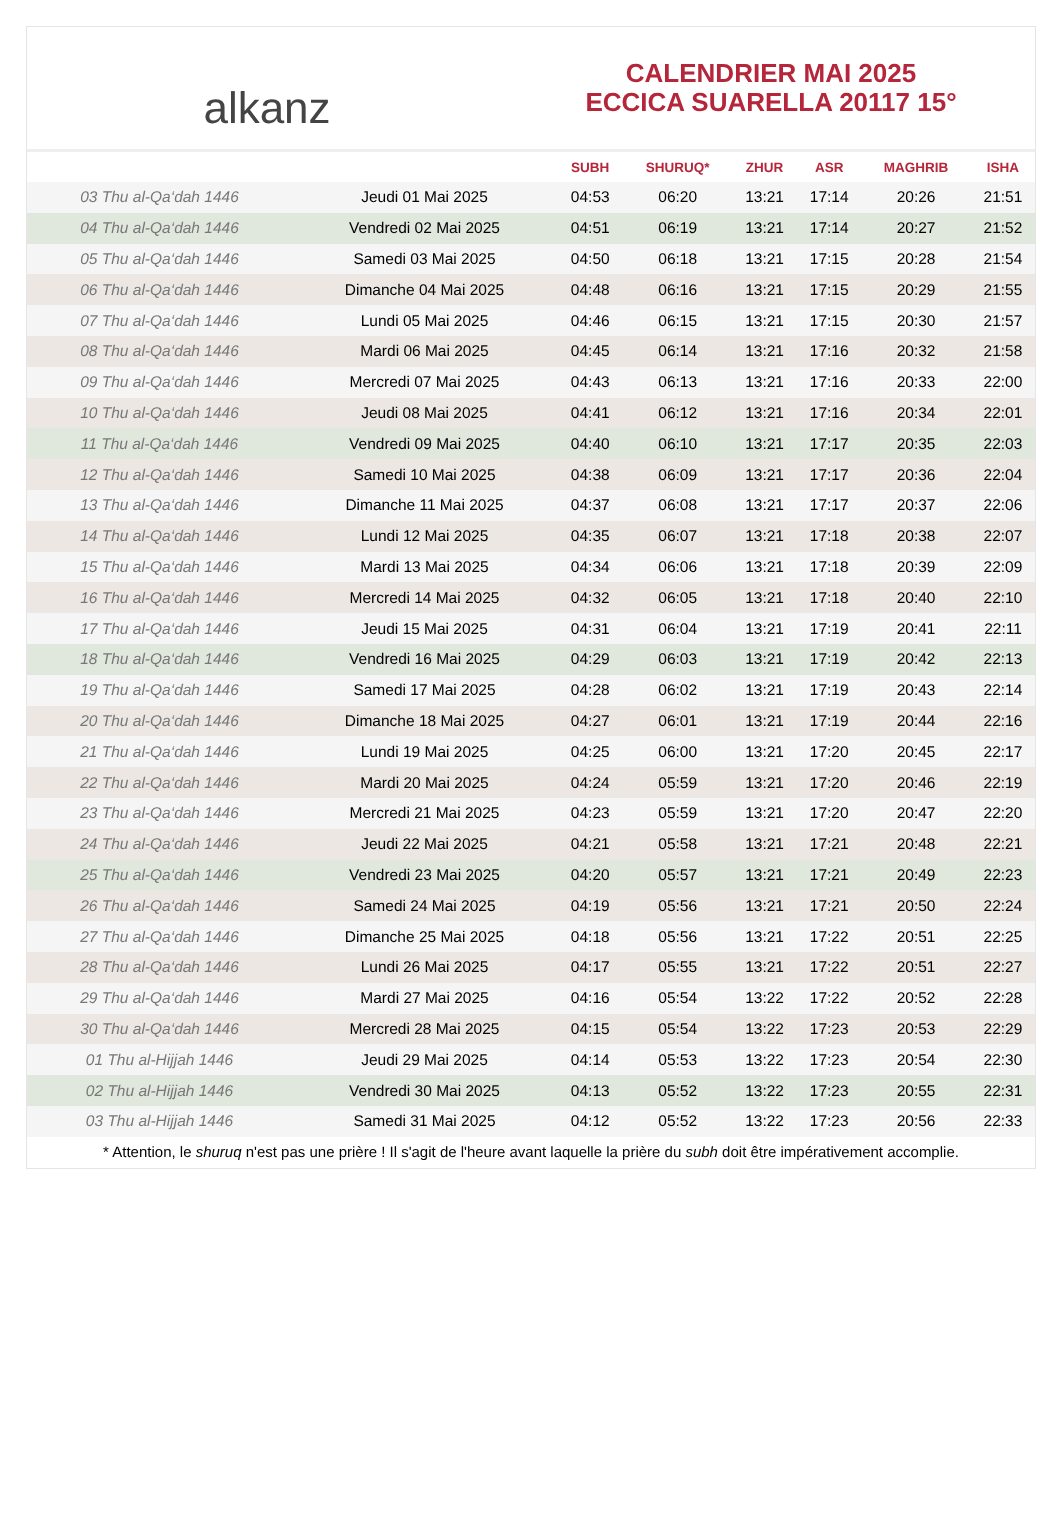alkanz
CALENDRIER MAI 2025
ECCICA SUARELLA 20117 15°
| | | SUBH | SHURUQ* | ZHUR | ASR | MAGHRIB | ISHA |
| --- | --- | --- | --- | --- | --- | --- | --- |
| 03 Thu al-Qa‘dah 1446 | Jeudi 01 Mai 2025 | 04:53 | 06:20 | 13:21 | 17:14 | 20:26 | 21:51 |
| 04 Thu al-Qa‘dah 1446 | Vendredi 02 Mai 2025 | 04:51 | 06:19 | 13:21 | 17:14 | 20:27 | 21:52 |
| 05 Thu al-Qa‘dah 1446 | Samedi 03 Mai 2025 | 04:50 | 06:18 | 13:21 | 17:15 | 20:28 | 21:54 |
| 06 Thu al-Qa‘dah 1446 | Dimanche 04 Mai 2025 | 04:48 | 06:16 | 13:21 | 17:15 | 20:29 | 21:55 |
| 07 Thu al-Qa‘dah 1446 | Lundi 05 Mai 2025 | 04:46 | 06:15 | 13:21 | 17:15 | 20:30 | 21:57 |
| 08 Thu al-Qa‘dah 1446 | Mardi 06 Mai 2025 | 04:45 | 06:14 | 13:21 | 17:16 | 20:32 | 21:58 |
| 09 Thu al-Qa‘dah 1446 | Mercredi 07 Mai 2025 | 04:43 | 06:13 | 13:21 | 17:16 | 20:33 | 22:00 |
| 10 Thu al-Qa‘dah 1446 | Jeudi 08 Mai 2025 | 04:41 | 06:12 | 13:21 | 17:16 | 20:34 | 22:01 |
| 11 Thu al-Qa‘dah 1446 | Vendredi 09 Mai 2025 | 04:40 | 06:10 | 13:21 | 17:17 | 20:35 | 22:03 |
| 12 Thu al-Qa‘dah 1446 | Samedi 10 Mai 2025 | 04:38 | 06:09 | 13:21 | 17:17 | 20:36 | 22:04 |
| 13 Thu al-Qa‘dah 1446 | Dimanche 11 Mai 2025 | 04:37 | 06:08 | 13:21 | 17:17 | 20:37 | 22:06 |
| 14 Thu al-Qa‘dah 1446 | Lundi 12 Mai 2025 | 04:35 | 06:07 | 13:21 | 17:18 | 20:38 | 22:07 |
| 15 Thu al-Qa‘dah 1446 | Mardi 13 Mai 2025 | 04:34 | 06:06 | 13:21 | 17:18 | 20:39 | 22:09 |
| 16 Thu al-Qa‘dah 1446 | Mercredi 14 Mai 2025 | 04:32 | 06:05 | 13:21 | 17:18 | 20:40 | 22:10 |
| 17 Thu al-Qa‘dah 1446 | Jeudi 15 Mai 2025 | 04:31 | 06:04 | 13:21 | 17:19 | 20:41 | 22:11 |
| 18 Thu al-Qa‘dah 1446 | Vendredi 16 Mai 2025 | 04:29 | 06:03 | 13:21 | 17:19 | 20:42 | 22:13 |
| 19 Thu al-Qa‘dah 1446 | Samedi 17 Mai 2025 | 04:28 | 06:02 | 13:21 | 17:19 | 20:43 | 22:14 |
| 20 Thu al-Qa‘dah 1446 | Dimanche 18 Mai 2025 | 04:27 | 06:01 | 13:21 | 17:19 | 20:44 | 22:16 |
| 21 Thu al-Qa‘dah 1446 | Lundi 19 Mai 2025 | 04:25 | 06:00 | 13:21 | 17:20 | 20:45 | 22:17 |
| 22 Thu al-Qa‘dah 1446 | Mardi 20 Mai 2025 | 04:24 | 05:59 | 13:21 | 17:20 | 20:46 | 22:19 |
| 23 Thu al-Qa‘dah 1446 | Mercredi 21 Mai 2025 | 04:23 | 05:59 | 13:21 | 17:20 | 20:47 | 22:20 |
| 24 Thu al-Qa‘dah 1446 | Jeudi 22 Mai 2025 | 04:21 | 05:58 | 13:21 | 17:21 | 20:48 | 22:21 |
| 25 Thu al-Qa‘dah 1446 | Vendredi 23 Mai 2025 | 04:20 | 05:57 | 13:21 | 17:21 | 20:49 | 22:23 |
| 26 Thu al-Qa‘dah 1446 | Samedi 24 Mai 2025 | 04:19 | 05:56 | 13:21 | 17:21 | 20:50 | 22:24 |
| 27 Thu al-Qa‘dah 1446 | Dimanche 25 Mai 2025 | 04:18 | 05:56 | 13:21 | 17:22 | 20:51 | 22:25 |
| 28 Thu al-Qa‘dah 1446 | Lundi 26 Mai 2025 | 04:17 | 05:55 | 13:21 | 17:22 | 20:51 | 22:27 |
| 29 Thu al-Qa‘dah 1446 | Mardi 27 Mai 2025 | 04:16 | 05:54 | 13:22 | 17:22 | 20:52 | 22:28 |
| 30 Thu al-Qa‘dah 1446 | Mercredi 28 Mai 2025 | 04:15 | 05:54 | 13:22 | 17:23 | 20:53 | 22:29 |
| 01 Thu al-Hijjah 1446 | Jeudi 29 Mai 2025 | 04:14 | 05:53 | 13:22 | 17:23 | 20:54 | 22:30 |
| 02 Thu al-Hijjah 1446 | Vendredi 30 Mai 2025 | 04:13 | 05:52 | 13:22 | 17:23 | 20:55 | 22:31 |
| 03 Thu al-Hijjah 1446 | Samedi 31 Mai 2025 | 04:12 | 05:52 | 13:22 | 17:23 | 20:56 | 22:33 |
* Attention, le shuruq n'est pas une prière ! Il s'agit de l'heure avant laquelle la prière du subh doit être impérativement accomplie.